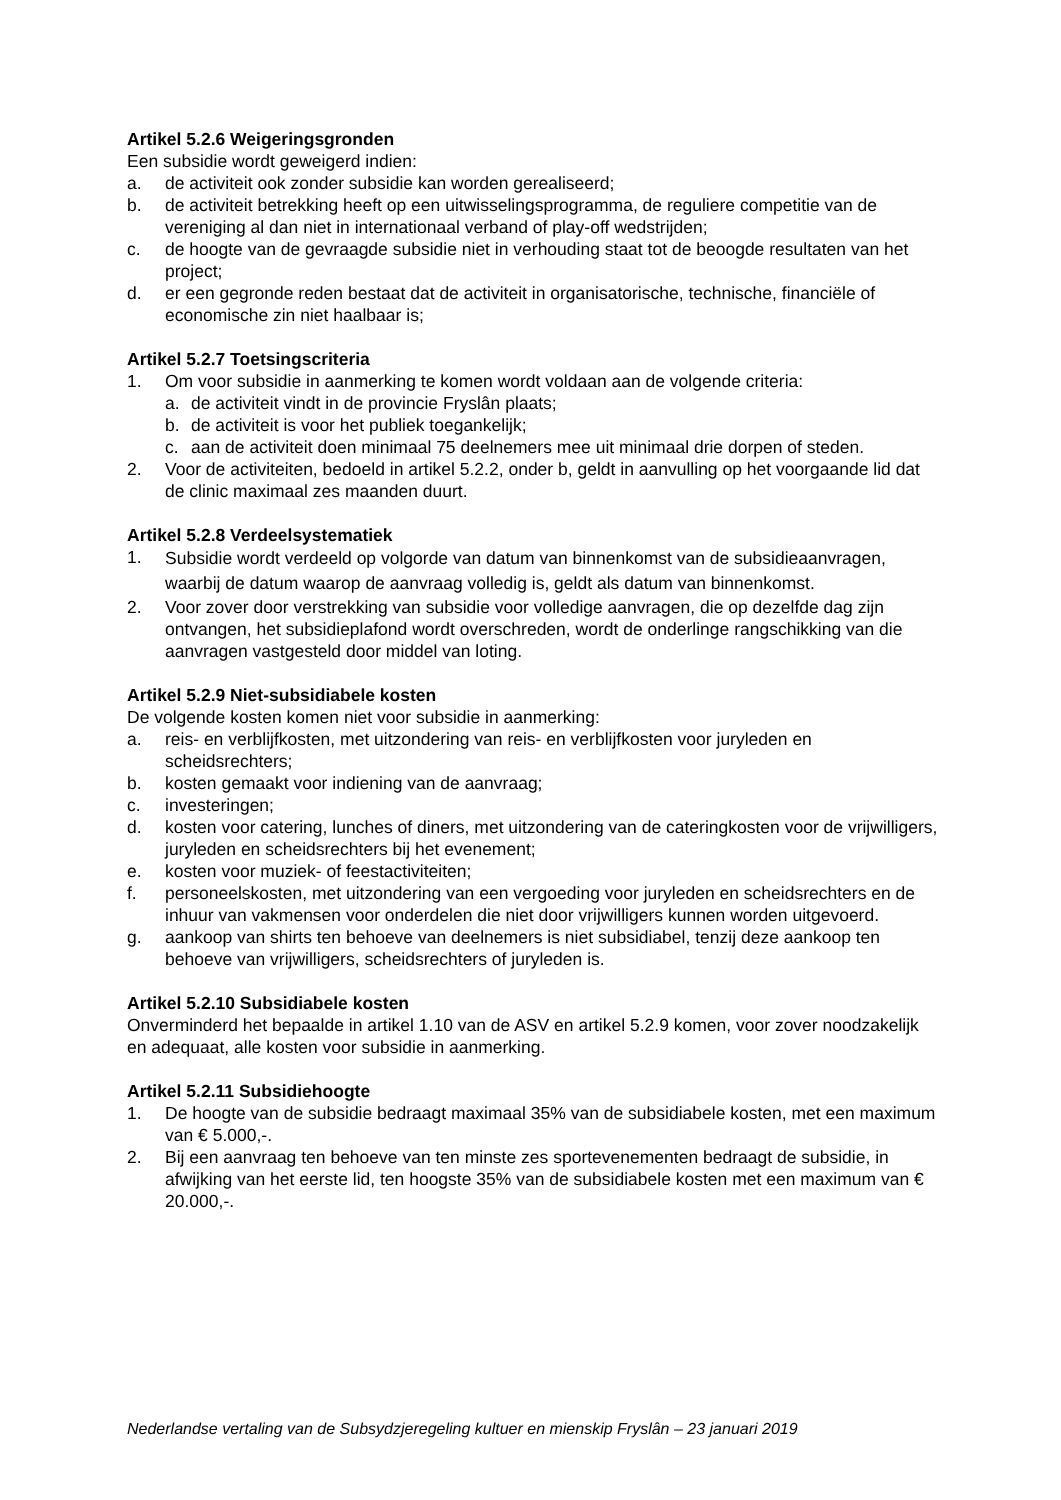Artikel 5.2.6 Weigeringsgronden
Een subsidie wordt geweigerd indien:
a. de activiteit ook zonder subsidie kan worden gerealiseerd;
b. de activiteit betrekking heeft op een uitwisselingsprogramma, de reguliere competitie van de vereniging al dan niet in internationaal verband of play-off wedstrijden;
c. de hoogte van de gevraagde subsidie niet in verhouding staat tot de beoogde resultaten van het project;
d. er een gegronde reden bestaat dat de activiteit in organisatorische, technische, financiële of economische zin niet haalbaar is;
Artikel 5.2.7 Toetsingscriteria
1. Om voor subsidie in aanmerking te komen wordt voldaan aan de volgende criteria:
a. de activiteit vindt in de provincie Fryslân plaats;
b. de activiteit is voor het publiek toegankelijk;
c. aan de activiteit doen minimaal 75 deelnemers mee uit minimaal drie dorpen of steden.
2. Voor de activiteiten, bedoeld in artikel 5.2.2, onder b, geldt in aanvulling op het voorgaande lid dat de clinic maximaal zes maanden duurt.
Artikel 5.2.8 Verdeelsystematiek
1. Subsidie wordt verdeeld op volgorde van datum van binnenkomst van de subsidieaanvragen, waarbij de datum waarop de aanvraag volledig is, geldt als datum van binnenkomst.
2. Voor zover door verstrekking van subsidie voor volledige aanvragen, die op dezelfde dag zijn ontvangen, het subsidieplafond wordt overschreden, wordt de onderlinge rangschikking van die aanvragen vastgesteld door middel van loting.
Artikel 5.2.9 Niet-subsidiabele kosten
De volgende kosten komen niet voor subsidie in aanmerking:
a. reis- en verblijfkosten, met uitzondering van reis- en verblijfkosten voor juryleden en scheidsrechters;
b. kosten gemaakt voor indiening van de aanvraag;
c. investeringen;
d. kosten voor catering, lunches of diners, met uitzondering van de cateringkosten voor de vrijwilligers, juryleden en scheidsrechters bij het evenement;
e. kosten voor muziek- of feestactiviteiten;
f. personeelskosten, met uitzondering van een vergoeding voor juryleden en scheidsrechters en de inhuur van vakmensen voor onderdelen die niet door vrijwilligers kunnen worden uitgevoerd.
g. aankoop van shirts ten behoeve van deelnemers is niet subsidiabel, tenzij deze aankoop ten behoeve van vrijwilligers, scheidsrechters of juryleden is.
Artikel 5.2.10 Subsidiabele kosten
Onverminderd het bepaalde in artikel 1.10 van de ASV en artikel 5.2.9 komen, voor zover noodzakelijk en adequaat, alle kosten voor subsidie in aanmerking.
Artikel 5.2.11 Subsidiehoogte
1. De hoogte van de subsidie bedraagt maximaal 35% van de subsidiabele kosten, met een maximum van € 5.000,-.
2. Bij een aanvraag ten behoeve van ten minste zes sportevenementen bedraagt de subsidie, in afwijking van het eerste lid, ten hoogste 35% van de subsidiabele kosten met een maximum van € 20.000,-.
Nederlandse vertaling van de Subsydzjeregeling kultuer en mienskip Fryslân – 23 januari 2019